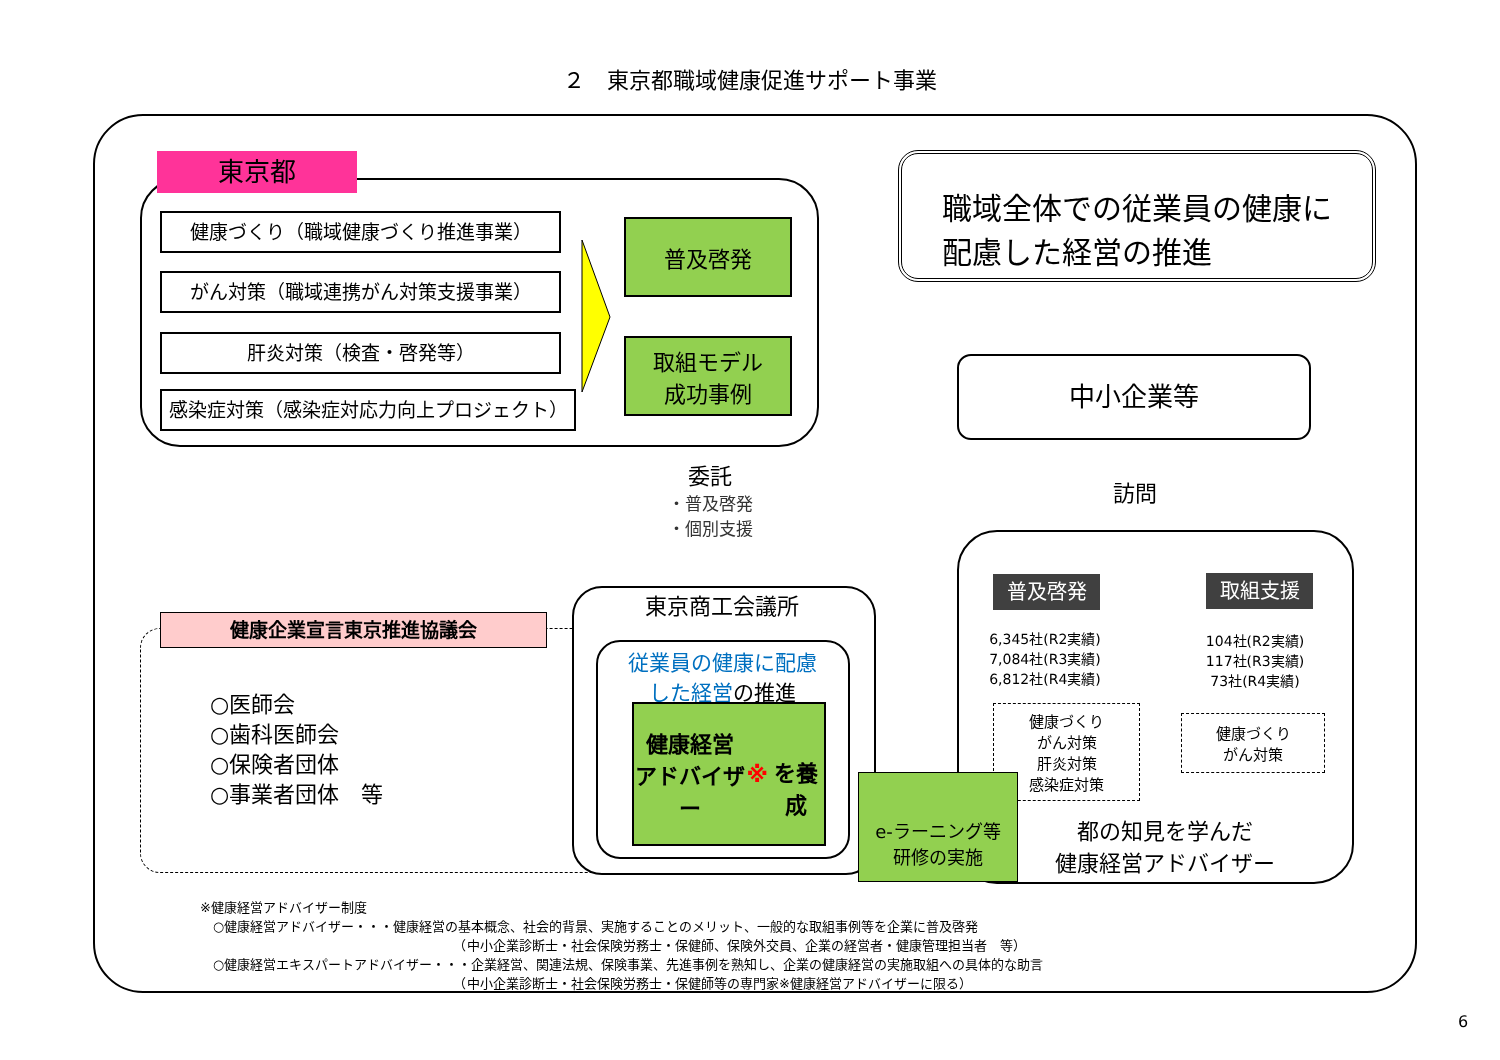２　東京都職域健康促進サポート事業
東京都
健康づくり（職域健康づくり推進事業）
がん対策（職域連携がん対策支援事業）
肝炎対策（検査・啓発等）
感染症対策（感染症対応力向上プロジェクト）
普及啓発
取組モデル
成功事例
職域全体での従業員の健康に
配慮した経営の推進
中小企業等
委託
・普及啓発
・個別支援
訪問
普及啓発 取組支援
6,345社(R2実績)
7,084社(R3実績)
6,812社(R4実績)
104社(R2実績)
117社(R3実績)
73社(R4実績)
健康づくり
がん対策
肝炎対策
感染症対策
健康づくり
がん対策
都の知見を学んだ
健康経営アドバイザー
健康企業宣言東京推進協議会
○医師会
○歯科医師会
○保険者団体
○事業者団体　等
東京商工会議所
従業員の健康に配慮
した経営の推進
健康経営
アドバイザー ※
を養成
e-ラーニング等
研修の実施
※健康経営アドバイザー制度
　○健康経営アドバイザー・・・健康経営の基本概念、社会的背景、実施することのメリット、一般的な取組事例等を企業に普及啓発
　　　　　　　　　　　　　　　　　　　　（中小企業診断士・社会保険労務士・保健師、保険外交員、企業の経営者・健康管理担当者　等）
　○健康経営エキスパートアドバイザー・・・企業経営、関連法規、保険事業、先進事例を熟知し、企業の健康経営の実施取組への具体的な助言
　　　　　　　　　　　　　　　　　　　　（中小企業診断士・社会保険労務士・保健師等の専門家※健康経営アドバイザーに限る）
6